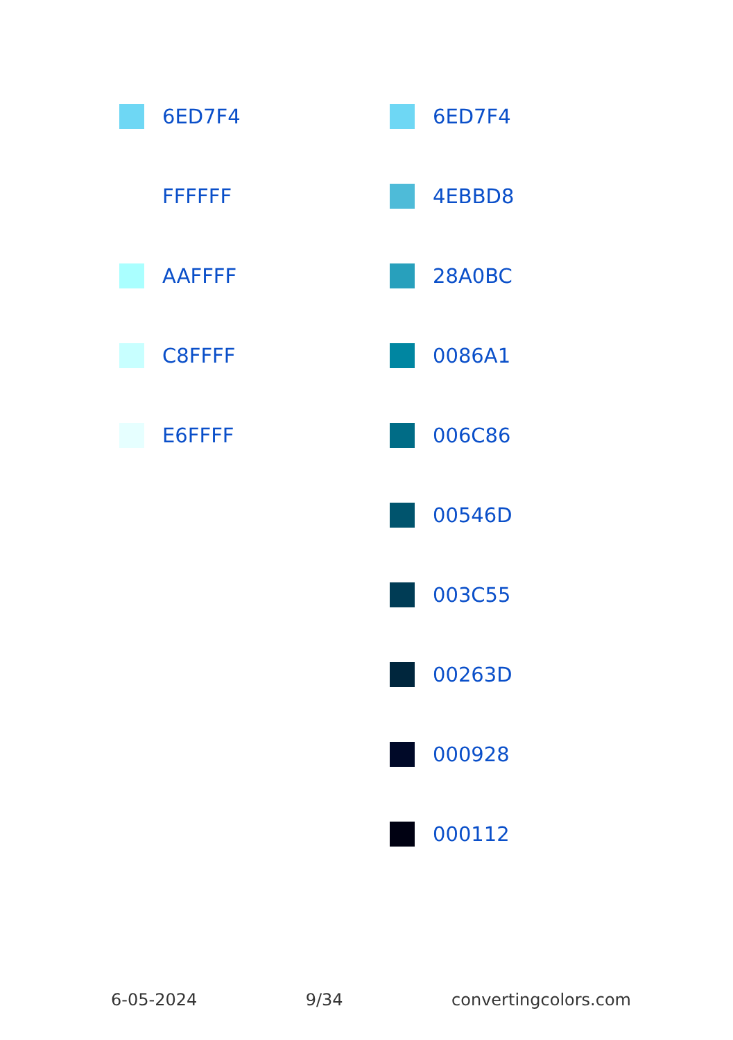6ED7F4
FFFFFF
AAFFFF
C8FFFF
E6FFFF
6ED7F4
4EBBD8
28A0BC
0086A1
006C86
00546D
003C55
00263D
000928
000112
6-05-2024 9/34 convertingcolors.com